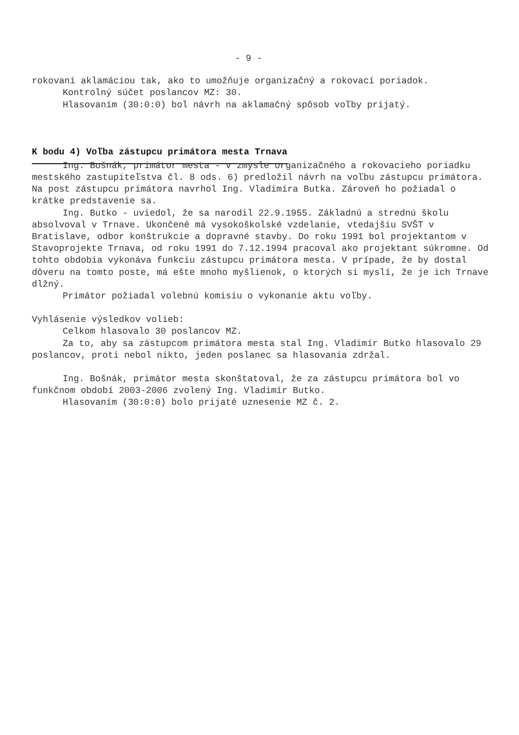- 9 -
rokovaní aklamáciou tak, ako to umožňuje organizačný a rokovací poriadok.
Kontrolný súčet poslancov MZ: 30.
Hlasovaním (30:0:0) bol návrh na aklamačný spôsob voľby prijatý.
K bodu 4) Voľba zástupcu primátora mesta Trnava
Ing. Bošnák, primátor mesta - v zmysle organizačného a rokovacieho poriadku mestského zastupiteľstva čl. 8 ods. 6) predložil návrh na voľbu zástupcu primátora. Na post zástupcu primátora navrhol Ing. Vladimíra Butka. Zároveň ho požiadal o krátke predstavenie sa.
Ing. Butko - uviedol, že sa narodil 22.9.1955. Základnú a strednú školu absolvoval v Trnave. Ukončené má vysokoškolské vzdelanie, vtedajšiu SVŠT v Bratislave, odbor konštrukcie a dopravné stavby. Do roku 1991 bol projektantom v Stavoprojekte Trnava, od roku 1991 do 7.12.1994 pracoval ako projektant súkromne. Od tohto obdobia vykonáva funkciu zástupcu primátora mesta. V prípade, že by dostal dôveru na tomto poste, má ešte mnoho myšlienok, o ktorých si myslí, že je ich Trnave dlžný.
Primátor požiadal volebnú komisiu o vykonanie aktu voľby.
Vyhlásenie výsledkov volieb:
Celkom hlasovalo 30 poslancov MZ.
Za to, aby sa zástupcom primátora mesta stal Ing. Vladimír Butko hlasovalo 29 poslancov, proti nebol nikto, jeden poslanec sa hlasovania zdržal.
Ing. Bošnák, primátor mesta skonštatoval, že za zástupcu primátora bol vo funkčnom období 2003-2006 zvolený Ing. Vladimír Butko.
Hlasovaním (30:0:0) bolo prijaté uznesenie MZ č. 2.